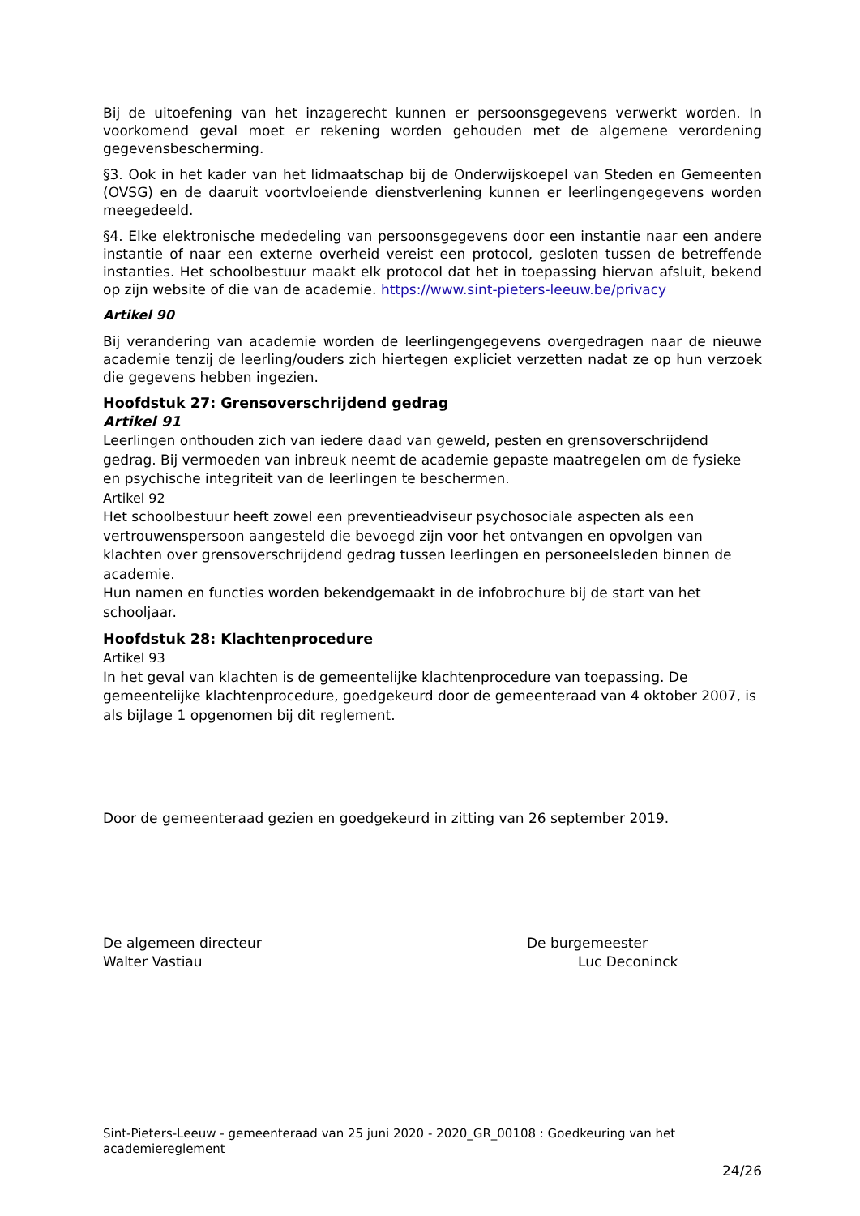Bij de uitoefening van het inzagerecht kunnen er persoonsgegevens verwerkt worden. In voorkomend geval moet er rekening worden gehouden met de algemene verordening gegevensbescherming.
§3. Ook in het kader van het lidmaatschap bij de Onderwijskoepel van Steden en Gemeenten (OVSG) en de daaruit voortvloeiende dienstverlening kunnen er leerlingengegevens worden meegedeeld.
§4. Elke elektronische mededeling van persoonsgegevens door een instantie naar een andere instantie of naar een externe overheid vereist een protocol, gesloten tussen de betreffende instanties. Het schoolbestuur maakt elk protocol dat het in toepassing hiervan afsluit, bekend op zijn website of die van de academie. https://www.sint-pieters-leeuw.be/privacy
Artikel 90
Bij verandering van academie worden de leerlingengegevens overgedragen naar de nieuwe academie tenzij de leerling/ouders zich hiertegen expliciet verzetten nadat ze op hun verzoek die gegevens hebben ingezien.
Hoofdstuk 27: Grensoverschrijdend gedrag
Artikel 91
Leerlingen onthouden zich van iedere daad van geweld, pesten en grensoverschrijdend gedrag. Bij vermoeden van inbreuk neemt de academie gepaste maatregelen om de fysieke en psychische integriteit van de leerlingen te beschermen.
Artikel 92
Het schoolbestuur heeft zowel een preventieadviseur psychosociale aspecten als een vertrouwenspersoon aangesteld die bevoegd zijn voor het ontvangen en opvolgen van klachten over grensoverschrijdend gedrag tussen leerlingen en personeelsleden binnen de academie.
Hun namen en functies worden bekendgemaakt in de infobrochure bij de start van het schooljaar.
Hoofdstuk 28: Klachtenprocedure
Artikel 93
In het geval van klachten is de gemeentelijke klachtenprocedure van toepassing. De gemeentelijke klachtenprocedure, goedgekeurd door de gemeenteraad van 4 oktober 2007, is als bijlage 1 opgenomen bij dit reglement.
Door de gemeenteraad gezien en goedgekeurd in zitting van 26 september 2019.
De algemeen directeur
Walter Vastiau
De burgemeester
Luc Deconinck
Sint-Pieters-Leeuw - gemeenteraad van 25 juni 2020 - 2020_GR_00108 : Goedkeuring van het academiereglement
24/26